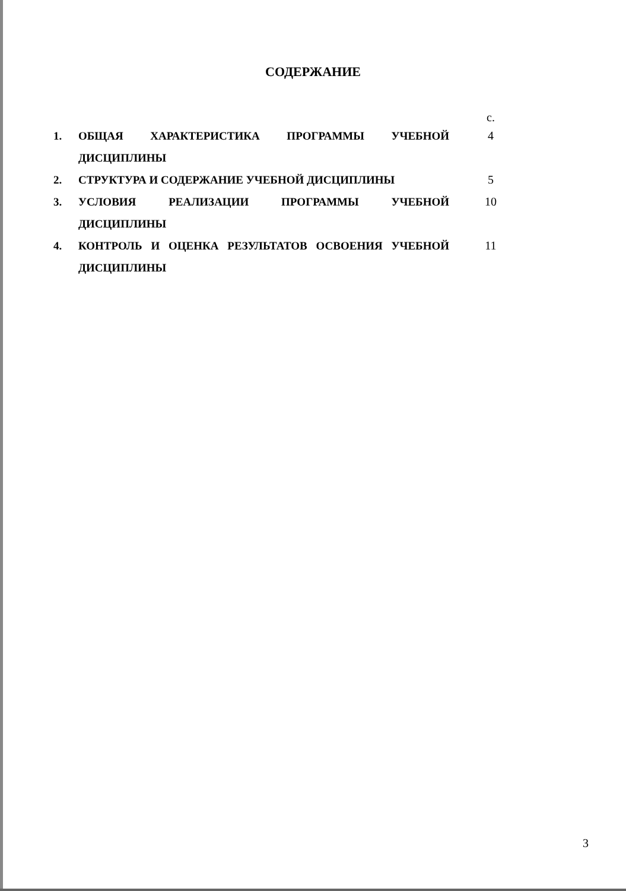СОДЕРЖАНИЕ
| | | с. |
| 1. | ОБЩАЯ ХАРАКТЕРИСТИКА ПРОГРАММЫ УЧЕБНОЙ ДИСЦИПЛИНЫ | 4 |
| 2. | СТРУКТУРА И СОДЕРЖАНИЕ УЧЕБНОЙ ДИСЦИПЛИНЫ | 5 |
| 3. | УСЛОВИЯ РЕАЛИЗАЦИИ ПРОГРАММЫ УЧЕБНОЙ ДИСЦИПЛИНЫ | 10 |
| 4. | КОНТРОЛЬ И ОЦЕНКА РЕЗУЛЬТАТОВ ОСВОЕНИЯ УЧЕБНОЙ ДИСЦИПЛИНЫ | 11 |
3